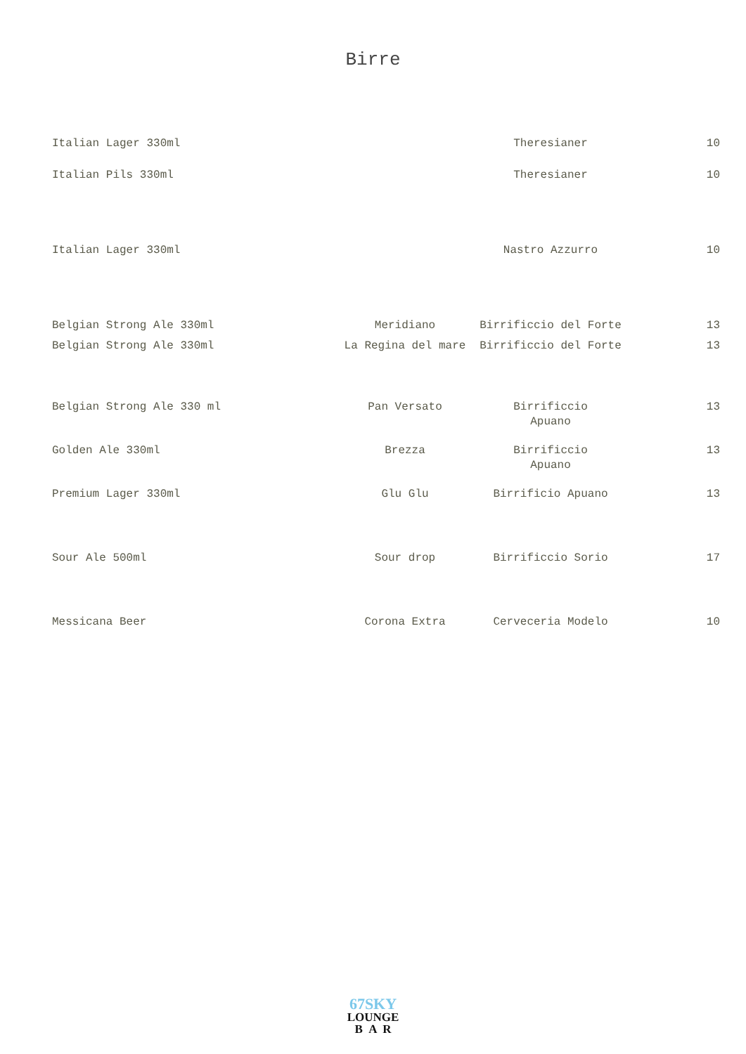Birre
| Italian Lager 330ml | | Theresianer | 10 |
| Italian Pils 330ml | | Theresianer | 10 |
| Italian Lager 330ml | | Nastro Azzurro | 10 |
| Belgian Strong Ale 330ml | Meridiano | Birrificcio del Forte | 13 |
| Belgian Strong Ale 330ml | La Regina del mare | Birrificcio del Forte | 13 |
| Belgian Strong Ale 330 ml | Pan Versato | Birrificcio Apuano | 13 |
| Golden Ale 330ml | Brezza | Birrificcio Apuano | 13 |
| Premium Lager 330ml | Glu Glu | Birrificio Apuano | 13 |
| Sour Ale 500ml | Sour drop | Birrificcio Sorio | 17 |
| Messicana Beer | Corona Extra | Cerveceria Modelo | 10 |
67SKY
LOUNGE
B A R